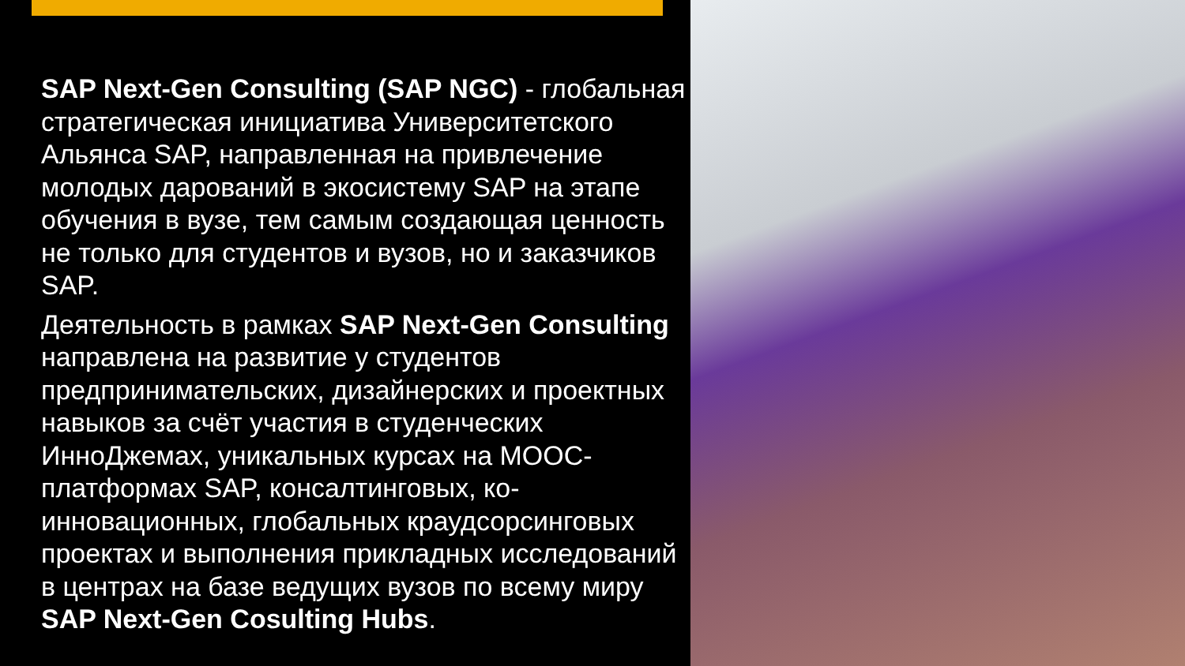SAP Next-Gen Consulting (SAP NGC) - глобальная стратегическая инициатива Университетского Альянса SAP, направленная на привлечение молодых дарований в экосистему SAP на этапе обучения в вузе, тем самым создающая ценность не только для студентов и вузов, но и заказчиков SAP.
Деятельность в рамках SAP Next-Gen Consulting направлена на развитие у студентов предпринимательских, дизайнерских и проектных навыков за счёт участия в студенческих ИнноДжемах, уникальных курсах на MOOC-платформах SAP, консалтинговых, ко-инновационных, глобальных краудсорсинговых проектах и выполнения прикладных исследований в центрах на базе ведущих вузов по всему миру SAP Next-Gen Cosulting Hubs.